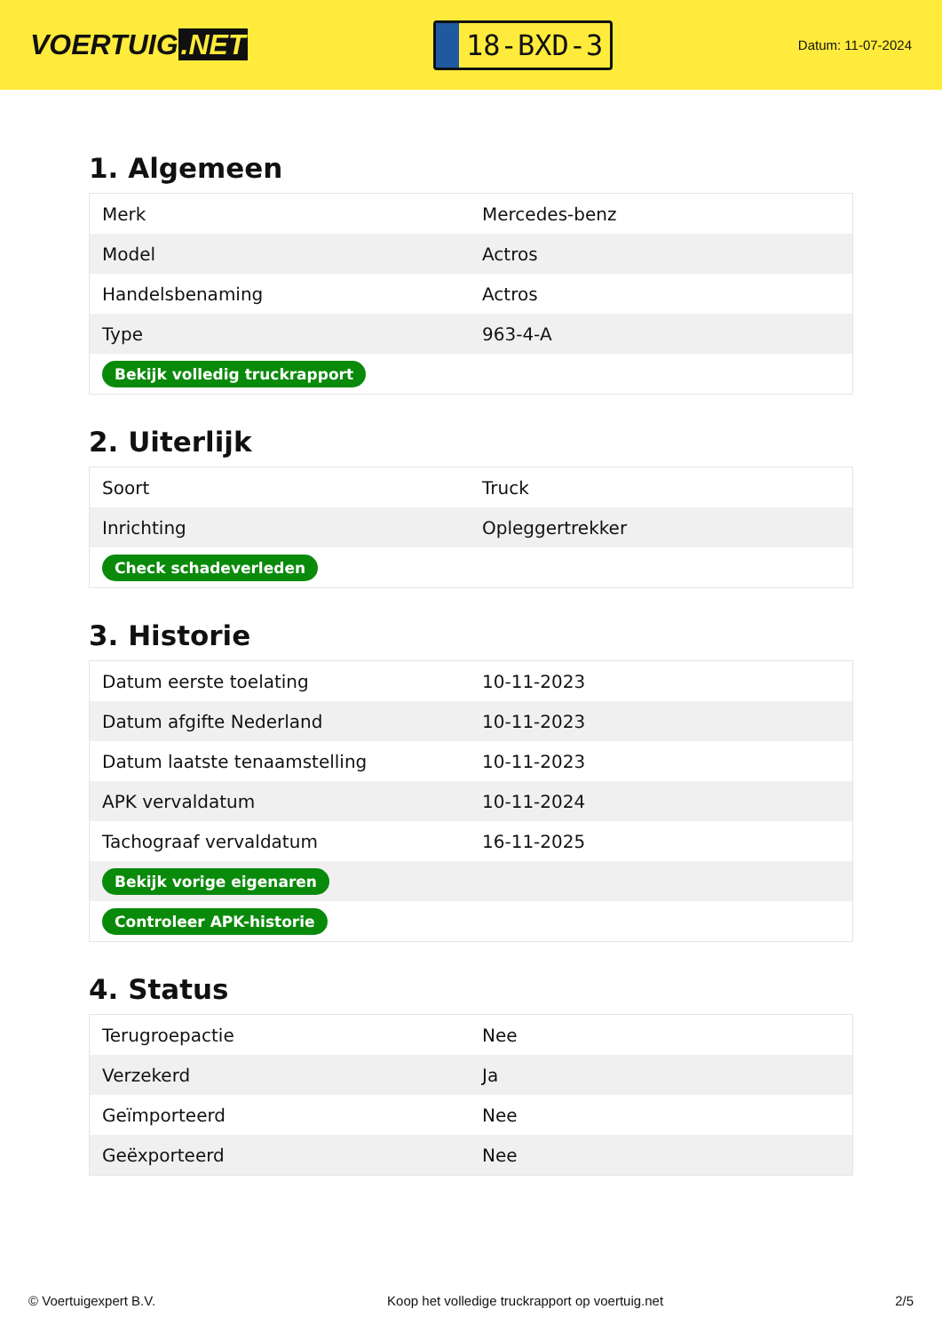VOERTUIG.NET
18-BXD-3
Datum: 11-07-2024
1. Algemeen
| Merk | Mercedes-benz |
| Model | Actros |
| Handelsbenaming | Actros |
| Type | 963-4-A |
| Bekijk volledig truckrapport | |
2. Uiterlijk
| Soort | Truck |
| Inrichting | Opleggertrekker |
| Check schadeverleden | |
3. Historie
| Datum eerste toelating | 10-11-2023 |
| Datum afgifte Nederland | 10-11-2023 |
| Datum laatste tenaamstelling | 10-11-2023 |
| APK vervaldatum | 10-11-2024 |
| Tachograaf vervaldatum | 16-11-2025 |
| Bekijk vorige eigenaren | |
| Controleer APK-historie | |
4. Status
| Terugroepactie | Nee |
| Verzekerd | Ja |
| Geïmporteerd | Nee |
| Geëxporteerd | Nee |
© Voertuigexpert B.V. Koop het volledige truckrapport op voertuig.net 2/5